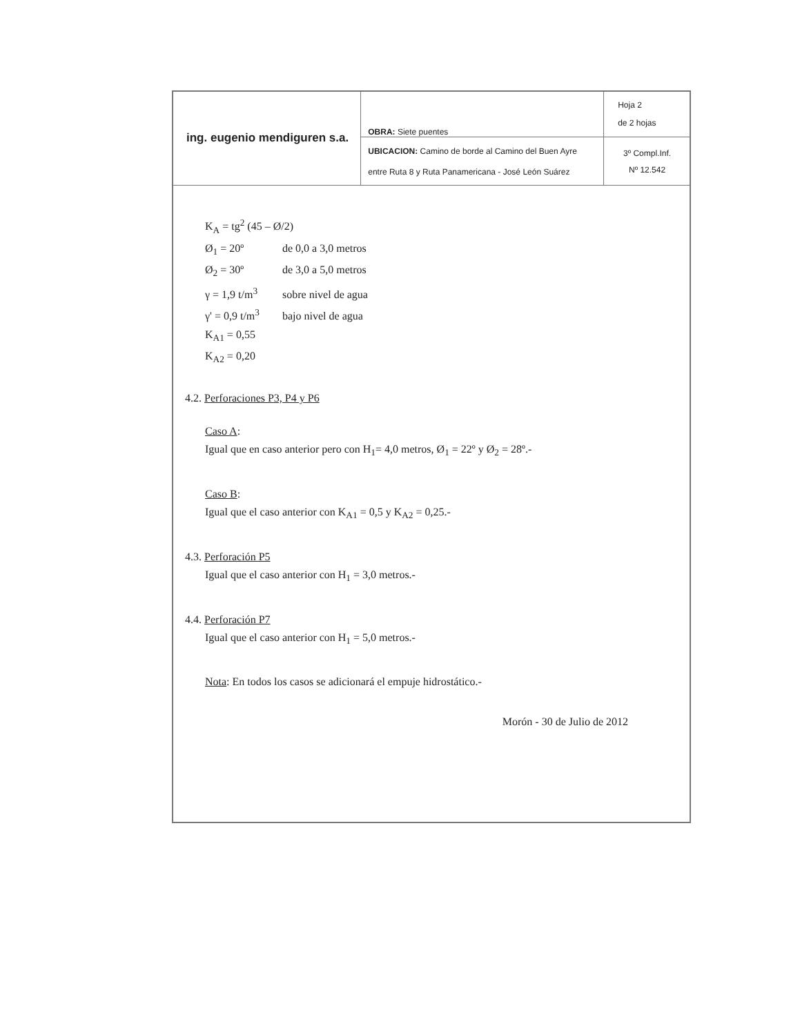| ing. eugenio mendiguren s.a. | OBRA: Siete puentes | Hoja 2 de 2 hojas |
| | UBICACION: Camino de borde al Camino del Buen Ayre entre Ruta 8 y Ruta Panamericana - José León Suárez | 3º Compl.Inf. Nº 12.542 |
K<sub>A</sub> = tg<sup>2</sup> (45 – Ø/2)
Ø<sub>1</sub> = 20º de 0,0 a 3,0 metros
Ø<sub>2</sub> = 30º de 3,0 a 5,0 metros
γ = 1,9 t/m<sup>3</sup> sobre nivel de agua
γ' = 0,9 t/m<sup>3</sup> bajo nivel de agua
K<sub>A1</sub> = 0,55
K<sub>A2</sub> = 0,20
4.2. Perforaciones P3, P4 y P6
Caso A:
Igual que en caso anterior pero con H<sub>1</sub>= 4,0 metros, Ø<sub>1</sub> = 22º y Ø<sub>2</sub> = 28º.-
Caso B:
Igual que el caso anterior con K<sub>A1</sub> = 0,5 y K<sub>A2</sub> = 0,25.-
4.3. Perforación P5
Igual que el caso anterior con H<sub>1</sub> = 3,0 metros.-
4.4. Perforación P7
Igual que el caso anterior con H<sub>1</sub> = 5,0 metros.-
Nota: En todos los casos se adicionará el empuje hidrostático.-
Morón - 30 de Julio de 2012